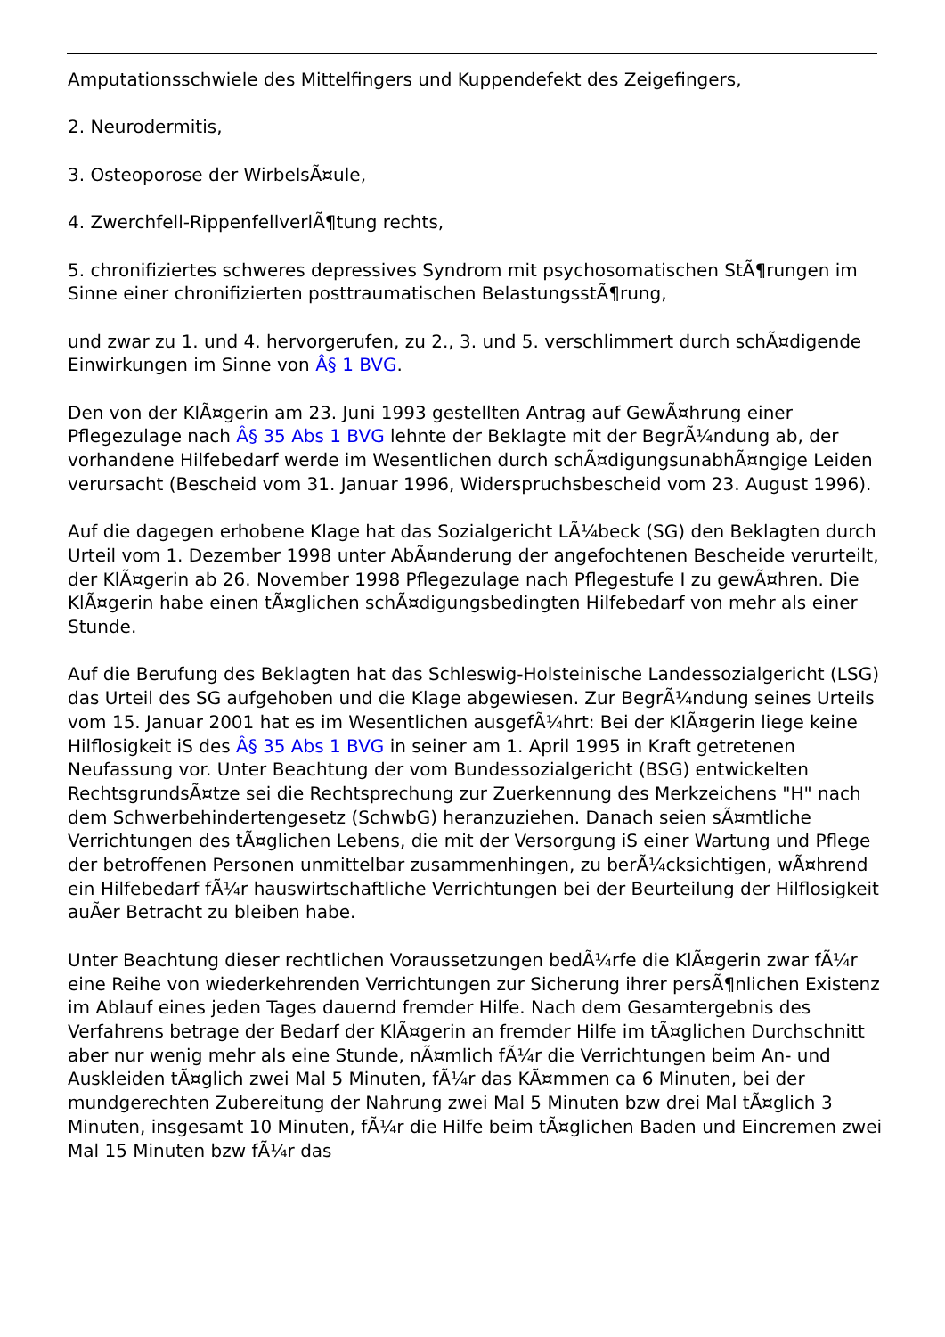Amputationsschwiele des Mittelfingers und Kuppendefekt des Zeigefingers,
2. Neurodermitis,
3. Osteoporose der WirbelsÃ¤ule,
4. Zwerchfell-RippenfellverlÃ¶tung rechts,
5. chronifiziertes schweres depressives Syndrom mit psychosomatischen StÃ¶rungen im Sinne einer chronifizierten posttraumatischen BelastungsstÃ¶rung,
und zwar zu 1. und 4. hervorgerufen, zu 2., 3. und 5. verschlimmert durch schÃ¤digende Einwirkungen im Sinne von Â§ 1 BVG.
Den von der KlÃ¤gerin am 23. Juni 1993 gestellten Antrag auf GewÃ¤hrung einer Pflegezulage nach Â§ 35 Abs 1 BVG lehnte der Beklagte mit der BegrÃ¼ndung ab, der vorhandene Hilfebedarf werde im Wesentlichen durch schÃ¤digungsunabhÃ¤ngige Leiden verursacht (Bescheid vom 31. Januar 1996, Widerspruchsbescheid vom 23. August 1996).
Auf die dagegen erhobene Klage hat das Sozialgericht LÃ¼beck (SG) den Beklagten durch Urteil vom 1. Dezember 1998 unter AbÃ¤nderung der angefochtenen Bescheide verurteilt, der KlÃ¤gerin ab 26. November 1998 Pflegezulage nach Pflegestufe I zu gewÃ¤hren. Die KlÃ¤gerin habe einen tÃ¤glichen schÃ¤digungsbedingten Hilfebedarf von mehr als einer Stunde.
Auf die Berufung des Beklagten hat das Schleswig-Holsteinische Landessozialgericht (LSG) das Urteil des SG aufgehoben und die Klage abgewiesen. Zur BegrÃ¼ndung seines Urteils vom 15. Januar 2001 hat es im Wesentlichen ausgefÃ¼hrt: Bei der KlÃ¤gerin liege keine Hilflosigkeit iS des Â§ 35 Abs 1 BVG in seiner am 1. April 1995 in Kraft getretenen Neufassung vor. Unter Beachtung der vom Bundessozialgericht (BSG) entwickelten RechtsgrundsÃ¤tze sei die Rechtsprechung zur Zuerkennung des Merkzeichens "H" nach dem Schwerbehindertengesetz (SchwbG) heranzuziehen. Danach seien sÃ¤mtliche Verrichtungen des tÃ¤glichen Lebens, die mit der Versorgung iS einer Wartung und Pflege der betroffenen Personen unmittelbar zusammenhingen, zu berÃ¼cksichtigen, wÃ¤hrend ein Hilfebedarf fÃ¼r hauswirtschaftliche Verrichtungen bei der Beurteilung der Hilflosigkeit auÃer Betracht zu bleiben habe.
Unter Beachtung dieser rechtlichen Voraussetzungen bedÃ¼rfe die KlÃ¤gerin zwar fÃ¼r eine Reihe von wiederkehrenden Verrichtungen zur Sicherung ihrer persÃ¶nlichen Existenz im Ablauf eines jeden Tages dauernd fremder Hilfe. Nach dem Gesamtergebnis des Verfahrens betrage der Bedarf der KlÃ¤gerin an fremder Hilfe im tÃ¤glichen Durchschnitt aber nur wenig mehr als eine Stunde, nÃ¤mlich fÃ¼r die Verrichtungen beim An- und Auskleiden tÃ¤glich zwei Mal 5 Minuten, fÃ¼r das KÃ¤mmen ca 6 Minuten, bei der mundgerechten Zubereitung der Nahrung zwei Mal 5 Minuten bzw drei Mal tÃ¤glich 3 Minuten, insgesamt 10 Minuten, fÃ¼r die Hilfe beim tÃ¤glichen Baden und Eincremen zwei Mal 15 Minuten bzw fÃ¼r das